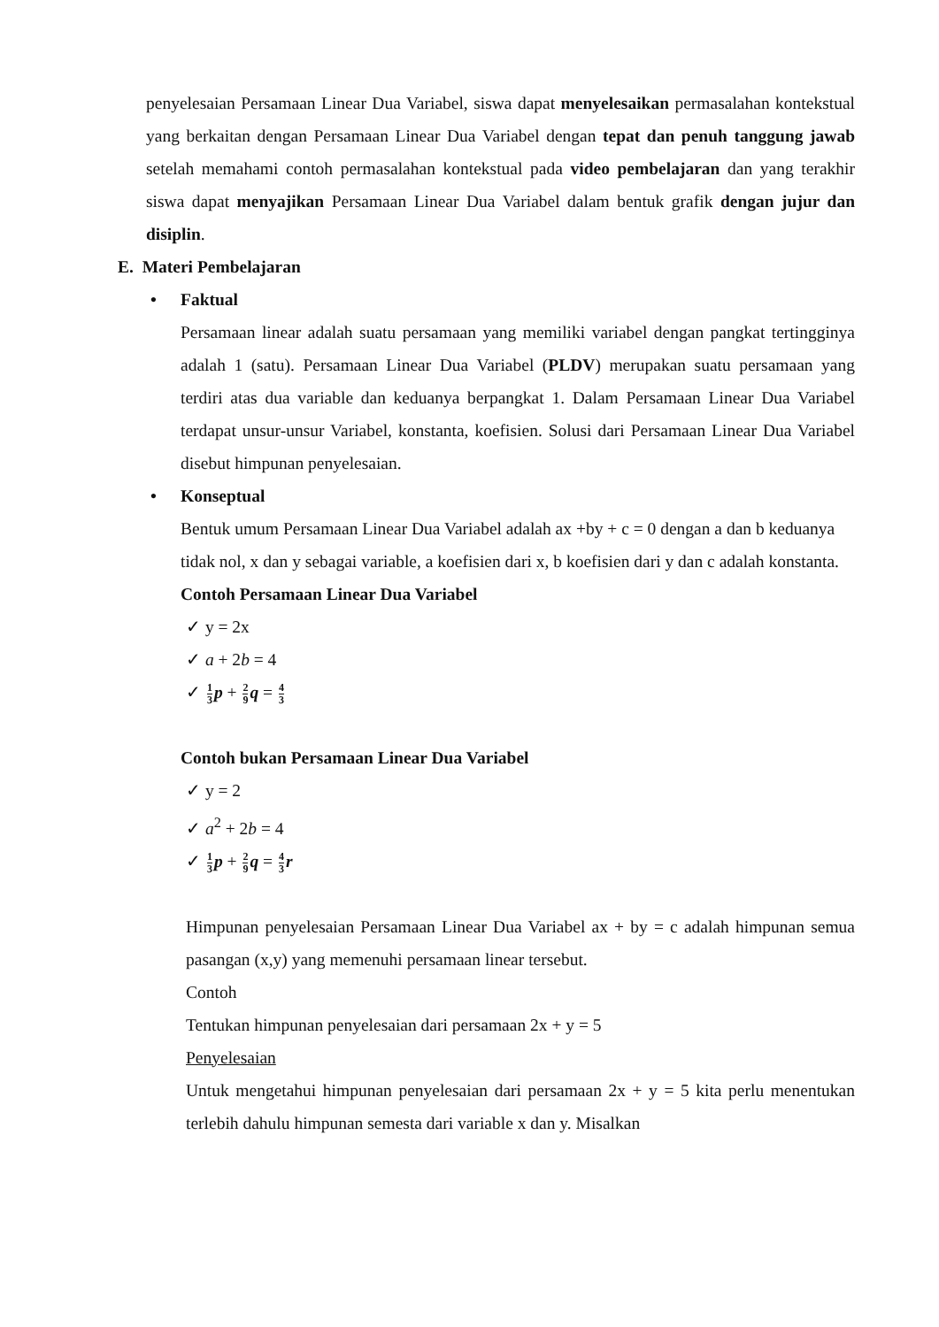penyelesaian Persamaan Linear Dua Variabel, siswa dapat menyelesaikan permasalahan kontekstual yang berkaitan dengan Persamaan Linear Dua Variabel dengan tepat dan penuh tanggung jawab setelah memahami contoh permasalahan kontekstual pada video pembelajaran dan yang terakhir siswa dapat menyajikan Persamaan Linear Dua Variabel dalam bentuk grafik dengan jujur dan disiplin.
E. Materi Pembelajaran
• Faktual
Persamaan linear adalah suatu persamaan yang memiliki variabel dengan pangkat tertingginya adalah 1 (satu). Persamaan Linear Dua Variabel (PLDV) merupakan suatu persamaan yang terdiri atas dua variable dan keduanya berpangkat 1. Dalam Persamaan Linear Dua Variabel terdapat unsur-unsur Variabel, konstanta, koefisien. Solusi dari Persamaan Linear Dua Variabel disebut himpunan penyelesaian.
• Konseptual
Bentuk umum Persamaan Linear Dua Variabel adalah ax +by + c = 0 dengan a dan b keduanya tidak nol, x dan y sebagai variable, a koefisien dari x, b koefisien dari y dan c adalah konstanta.
Contoh Persamaan Linear Dua Variabel
✓ y = 2x
✓ a + 2b = 4
✓ 1 3 p + 2 9 q = 4 3
Contoh bukan Persamaan Linear Dua Variabel
✓ y = 2
✓ a<sup>2</sup> + 2b = 4
✓ 1 3 p + 2 9 q = 4 3 r
Himpunan penyelesaian Persamaan Linear Dua Variabel ax + by = c adalah himpunan semua pasangan (x,y) yang memenuhi persamaan linear tersebut.
Contoh
Tentukan himpunan penyelesaian dari persamaan 2x + y = 5
Penyelesaian
Untuk mengetahui himpunan penyelesaian dari persamaan 2x + y = 5 kita perlu menentukan terlebih dahulu himpunan semesta dari variable x dan y. Misalkan